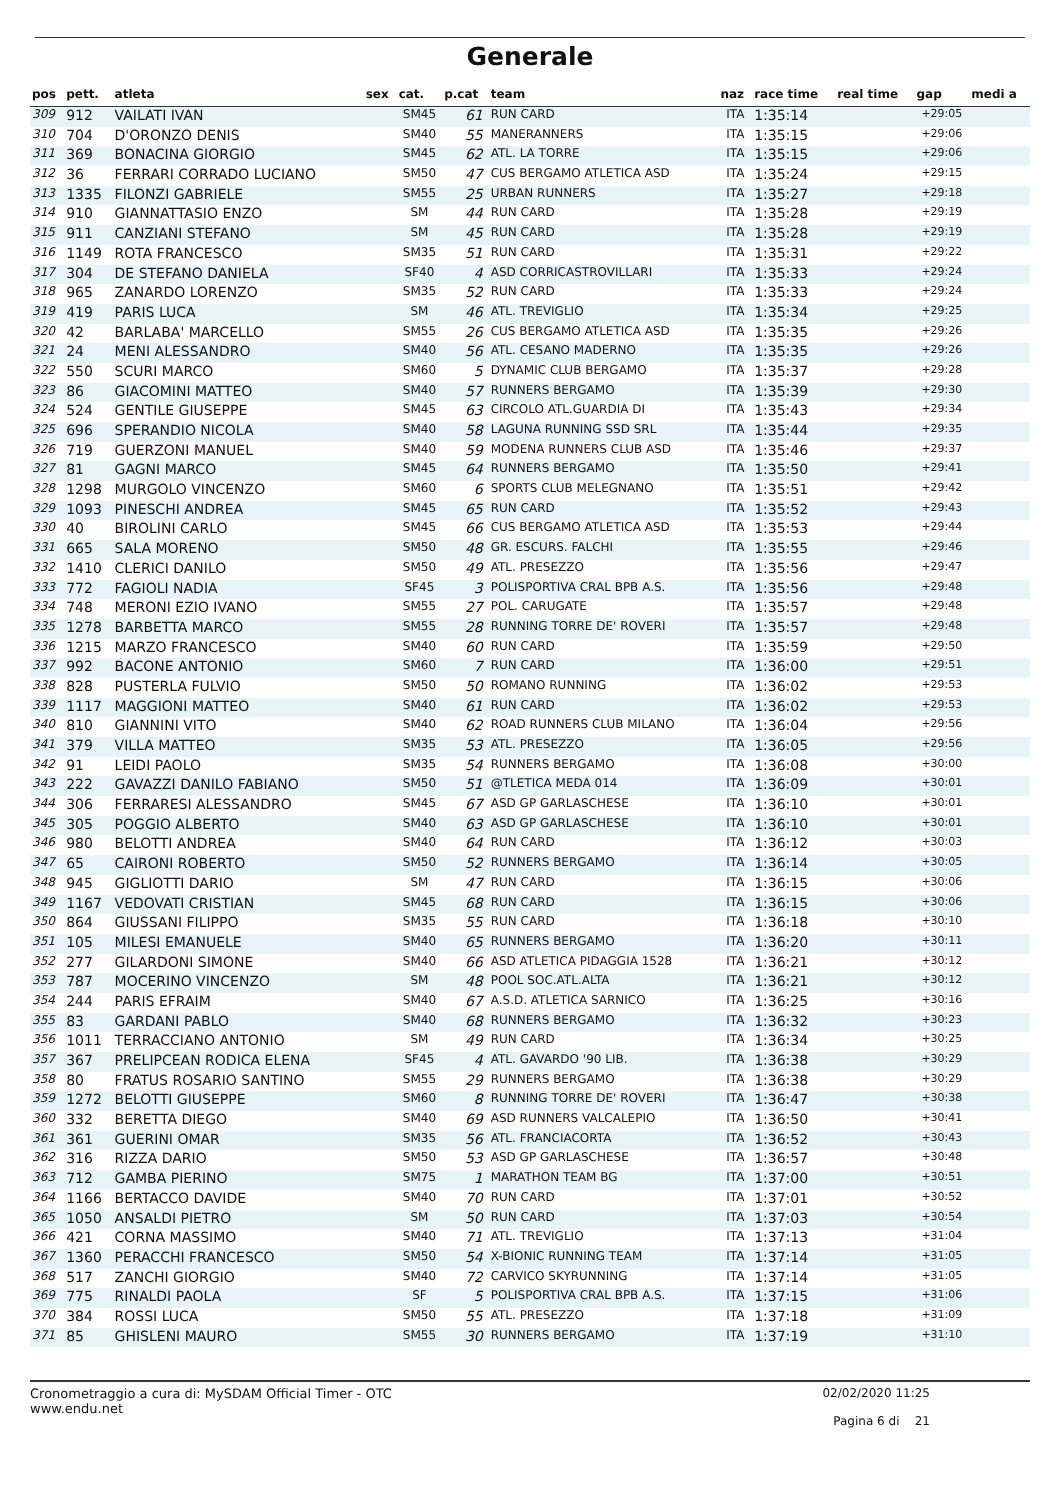Generale
| pos | pett. | atleta | sex | cat. | p.cat | team | naz | race time | real time | gap | medi a |
| --- | --- | --- | --- | --- | --- | --- | --- | --- | --- | --- | --- |
| 309 | 912 | VAILATI IVAN | | SM45 | 61 | RUN CARD | ITA | 1:35:14 | | +29:05 | |
| 310 | 704 | D'ORONZO DENIS | | SM40 | 55 | MANERANNERS | ITA | 1:35:15 | | +29:06 | |
| 311 | 369 | BONACINA GIORGIO | | SM45 | 62 | ATL. LA TORRE | ITA | 1:35:15 | | +29:06 | |
| 312 | 36 | FERRARI CORRADO LUCIANO | | SM50 | 47 | CUS BERGAMO ATLETICA ASD | ITA | 1:35:24 | | +29:15 | |
| 313 | 1335 | FILONZI GABRIELE | | SM55 | 25 | URBAN RUNNERS | ITA | 1:35:27 | | +29:18 | |
| 314 | 910 | GIANNATTASIO ENZO | | SM | 44 | RUN CARD | ITA | 1:35:28 | | +29:19 | |
| 315 | 911 | CANZIANI STEFANO | | SM | 45 | RUN CARD | ITA | 1:35:28 | | +29:19 | |
| 316 | 1149 | ROTA FRANCESCO | | SM35 | 51 | RUN CARD | ITA | 1:35:31 | | +29:22 | |
| 317 | 304 | DE STEFANO DANIELA | | SF40 | 4 | ASD CORRICASTROVILLARI | ITA | 1:35:33 | | +29:24 | |
| 318 | 965 | ZANARDO LORENZO | | SM35 | 52 | RUN CARD | ITA | 1:35:33 | | +29:24 | |
| 319 | 419 | PARIS LUCA | | SM | 46 | ATL. TREVIGLIO | ITA | 1:35:34 | | +29:25 | |
| 320 | 42 | BARLABA' MARCELLO | | SM55 | 26 | CUS BERGAMO ATLETICA ASD | ITA | 1:35:35 | | +29:26 | |
| 321 | 24 | MENI ALESSANDRO | | SM40 | 56 | ATL. CESANO MADERNO | ITA | 1:35:35 | | +29:26 | |
| 322 | 550 | SCURI MARCO | | SM60 | 5 | DYNAMIC CLUB BERGAMO | ITA | 1:35:37 | | +29:28 | |
| 323 | 86 | GIACOMINI MATTEO | | SM40 | 57 | RUNNERS BERGAMO | ITA | 1:35:39 | | +29:30 | |
| 324 | 524 | GENTILE GIUSEPPE | | SM45 | 63 | CIRCOLO ATL.GUARDIA DI | ITA | 1:35:43 | | +29:34 | |
| 325 | 696 | SPERANDIO NICOLA | | SM40 | 58 | LAGUNA RUNNING SSD SRL | ITA | 1:35:44 | | +29:35 | |
| 326 | 719 | GUERZONI MANUEL | | SM40 | 59 | MODENA RUNNERS CLUB ASD | ITA | 1:35:46 | | +29:37 | |
| 327 | 81 | GAGNI MARCO | | SM45 | 64 | RUNNERS BERGAMO | ITA | 1:35:50 | | +29:41 | |
| 328 | 1298 | MURGOLO VINCENZO | | SM60 | 6 | SPORTS CLUB MELEGNANO | ITA | 1:35:51 | | +29:42 | |
| 329 | 1093 | PINESCHI ANDREA | | SM45 | 65 | RUN CARD | ITA | 1:35:52 | | +29:43 | |
| 330 | 40 | BIROLINI CARLO | | SM45 | 66 | CUS BERGAMO ATLETICA ASD | ITA | 1:35:53 | | +29:44 | |
| 331 | 665 | SALA MORENO | | SM50 | 48 | GR. ESCURS. FALCHI | ITA | 1:35:55 | | +29:46 | |
| 332 | 1410 | CLERICI DANILO | | SM50 | 49 | ATL. PRESEZZO | ITA | 1:35:56 | | +29:47 | |
| 333 | 772 | FAGIOLI NADIA | | SF45 | 3 | POLISPORTIVA CRAL BPB A.S. | ITA | 1:35:56 | | +29:48 | |
| 334 | 748 | MERONI EZIO IVANO | | SM55 | 27 | POL. CARUGATE | ITA | 1:35:57 | | +29:48 | |
| 335 | 1278 | BARBETTA MARCO | | SM55 | 28 | RUNNING TORRE DE' ROVERI | ITA | 1:35:57 | | +29:48 | |
| 336 | 1215 | MARZO FRANCESCO | | SM40 | 60 | RUN CARD | ITA | 1:35:59 | | +29:50 | |
| 337 | 992 | BACONE ANTONIO | | SM60 | 7 | RUN CARD | ITA | 1:36:00 | | +29:51 | |
| 338 | 828 | PUSTERLA FULVIO | | SM50 | 50 | ROMANO RUNNING | ITA | 1:36:02 | | +29:53 | |
| 339 | 1117 | MAGGIONI MATTEO | | SM40 | 61 | RUN CARD | ITA | 1:36:02 | | +29:53 | |
| 340 | 810 | GIANNINI VITO | | SM40 | 62 | ROAD RUNNERS CLUB MILANO | ITA | 1:36:04 | | +29:56 | |
| 341 | 379 | VILLA MATTEO | | SM35 | 53 | ATL. PRESEZZO | ITA | 1:36:05 | | +29:56 | |
| 342 | 91 | LEIDI PAOLO | | SM35 | 54 | RUNNERS BERGAMO | ITA | 1:36:08 | | +30:00 | |
| 343 | 222 | GAVAZZI DANILO FABIANO | | SM50 | 51 | @TLETICA MEDA 014 | ITA | 1:36:09 | | +30:01 | |
| 344 | 306 | FERRARESI ALESSANDRO | | SM45 | 67 | ASD GP GARLASCHESE | ITA | 1:36:10 | | +30:01 | |
| 345 | 305 | POGGIO ALBERTO | | SM40 | 63 | ASD GP GARLASCHESE | ITA | 1:36:10 | | +30:01 | |
| 346 | 980 | BELOTTI ANDREA | | SM40 | 64 | RUN CARD | ITA | 1:36:12 | | +30:03 | |
| 347 | 65 | CAIRONI ROBERTO | | SM50 | 52 | RUNNERS BERGAMO | ITA | 1:36:14 | | +30:05 | |
| 348 | 945 | GIGLIOTTI DARIO | | SM | 47 | RUN CARD | ITA | 1:36:15 | | +30:06 | |
| 349 | 1167 | VEDOVATI CRISTIAN | | SM45 | 68 | RUN CARD | ITA | 1:36:15 | | +30:06 | |
| 350 | 864 | GIUSSANI FILIPPO | | SM35 | 55 | RUN CARD | ITA | 1:36:18 | | +30:10 | |
| 351 | 105 | MILESI EMANUELE | | SM40 | 65 | RUNNERS BERGAMO | ITA | 1:36:20 | | +30:11 | |
| 352 | 277 | GILARDONI SIMONE | | SM40 | 66 | ASD ATLETICA PIDAGGIA 1528 | ITA | 1:36:21 | | +30:12 | |
| 353 | 787 | MOCERINO VINCENZO | | SM | 48 | POOL SOC.ATL.ALTA | ITA | 1:36:21 | | +30:12 | |
| 354 | 244 | PARIS EFRAIM | | SM40 | 67 | A.S.D. ATLETICA SARNICO | ITA | 1:36:25 | | +30:16 | |
| 355 | 83 | GARDANI PABLO | | SM40 | 68 | RUNNERS BERGAMO | ITA | 1:36:32 | | +30:23 | |
| 356 | 1011 | TERRACCIANO ANTONIO | | SM | 49 | RUN CARD | ITA | 1:36:34 | | +30:25 | |
| 357 | 367 | PRELIPCEAN RODICA ELENA | | SF45 | 4 | ATL. GAVARDO '90 LIB. | ITA | 1:36:38 | | +30:29 | |
| 358 | 80 | FRATUS ROSARIO SANTINO | | SM55 | 29 | RUNNERS BERGAMO | ITA | 1:36:38 | | +30:29 | |
| 359 | 1272 | BELOTTI GIUSEPPE | | SM60 | 8 | RUNNING TORRE DE' ROVERI | ITA | 1:36:47 | | +30:38 | |
| 360 | 332 | BERETTA DIEGO | | SM40 | 69 | ASD RUNNERS VALCALEPIO | ITA | 1:36:50 | | +30:41 | |
| 361 | 361 | GUERINI OMAR | | SM35 | 56 | ATL. FRANCIACORTA | ITA | 1:36:52 | | +30:43 | |
| 362 | 316 | RIZZA DARIO | | SM50 | 53 | ASD GP GARLASCHESE | ITA | 1:36:57 | | +30:48 | |
| 363 | 712 | GAMBA PIERINO | | SM75 | 1 | MARATHON TEAM BG | ITA | 1:37:00 | | +30:51 | |
| 364 | 1166 | BERTACCO DAVIDE | | SM40 | 70 | RUN CARD | ITA | 1:37:01 | | +30:52 | |
| 365 | 1050 | ANSALDI PIETRO | | SM | 50 | RUN CARD | ITA | 1:37:03 | | +30:54 | |
| 366 | 421 | CORNA MASSIMO | | SM40 | 71 | ATL. TREVIGLIO | ITA | 1:37:13 | | +31:04 | |
| 367 | 1360 | PERACCHI FRANCESCO | | SM50 | 54 | X-BIONIC RUNNING TEAM | ITA | 1:37:14 | | +31:05 | |
| 368 | 517 | ZANCHI GIORGIO | | SM40 | 72 | CARVICO SKYRUNNING | ITA | 1:37:14 | | +31:05 | |
| 369 | 775 | RINALDI PAOLA | | SF | 5 | POLISPORTIVA CRAL BPB A.S. | ITA | 1:37:15 | | +31:06 | |
| 370 | 384 | ROSSI LUCA | | SM50 | 55 | ATL. PRESEZZO | ITA | 1:37:18 | | +31:09 | |
| 371 | 85 | GHISLENI MAURO | | SM55 | 30 | RUNNERS BERGAMO | ITA | 1:37:19 | | +31:10 | |
Cronometraggio a cura di: MySDAM Official Timer - OTC
www.endu.net
02/02/2020 11:25
Pagina 6 di 21